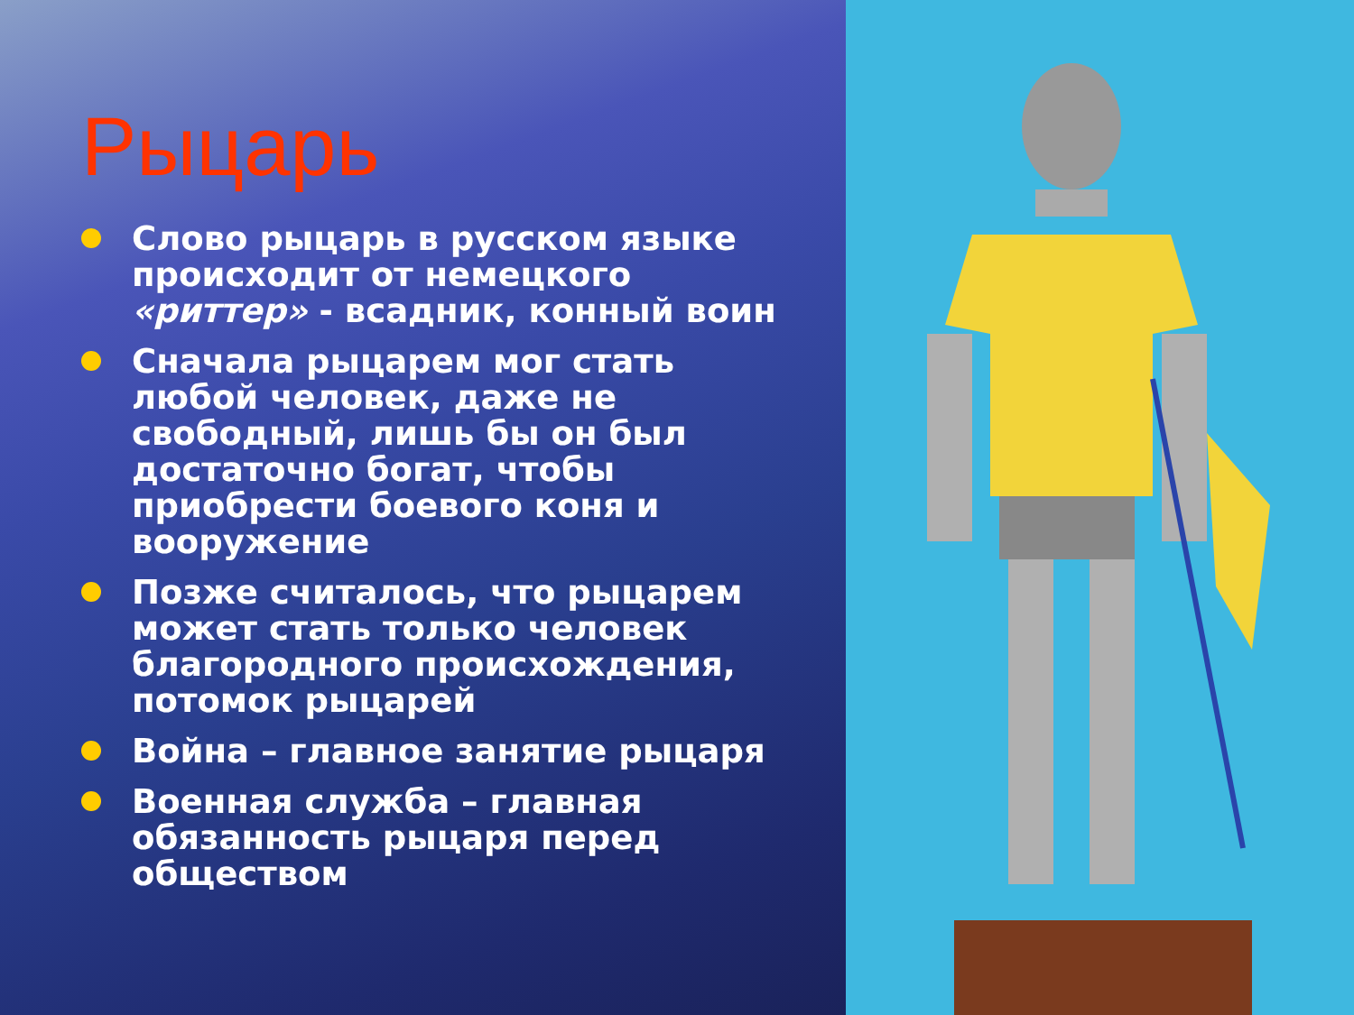Рыцарь
Слово рыцарь в русском языке происходит от немецкого «риттер» - всадник, конный воин
Сначала рыцарем мог стать любой человек, даже не свободный, лишь бы он был достаточно богат, чтобы приобрести боевого коня и вооружение
Позже считалось, что рыцарем может стать только человек благородного происхождения, потомок рыцарей
Война – главное занятие рыцаря
Военная служба – главная обязанность рыцаря перед обществом